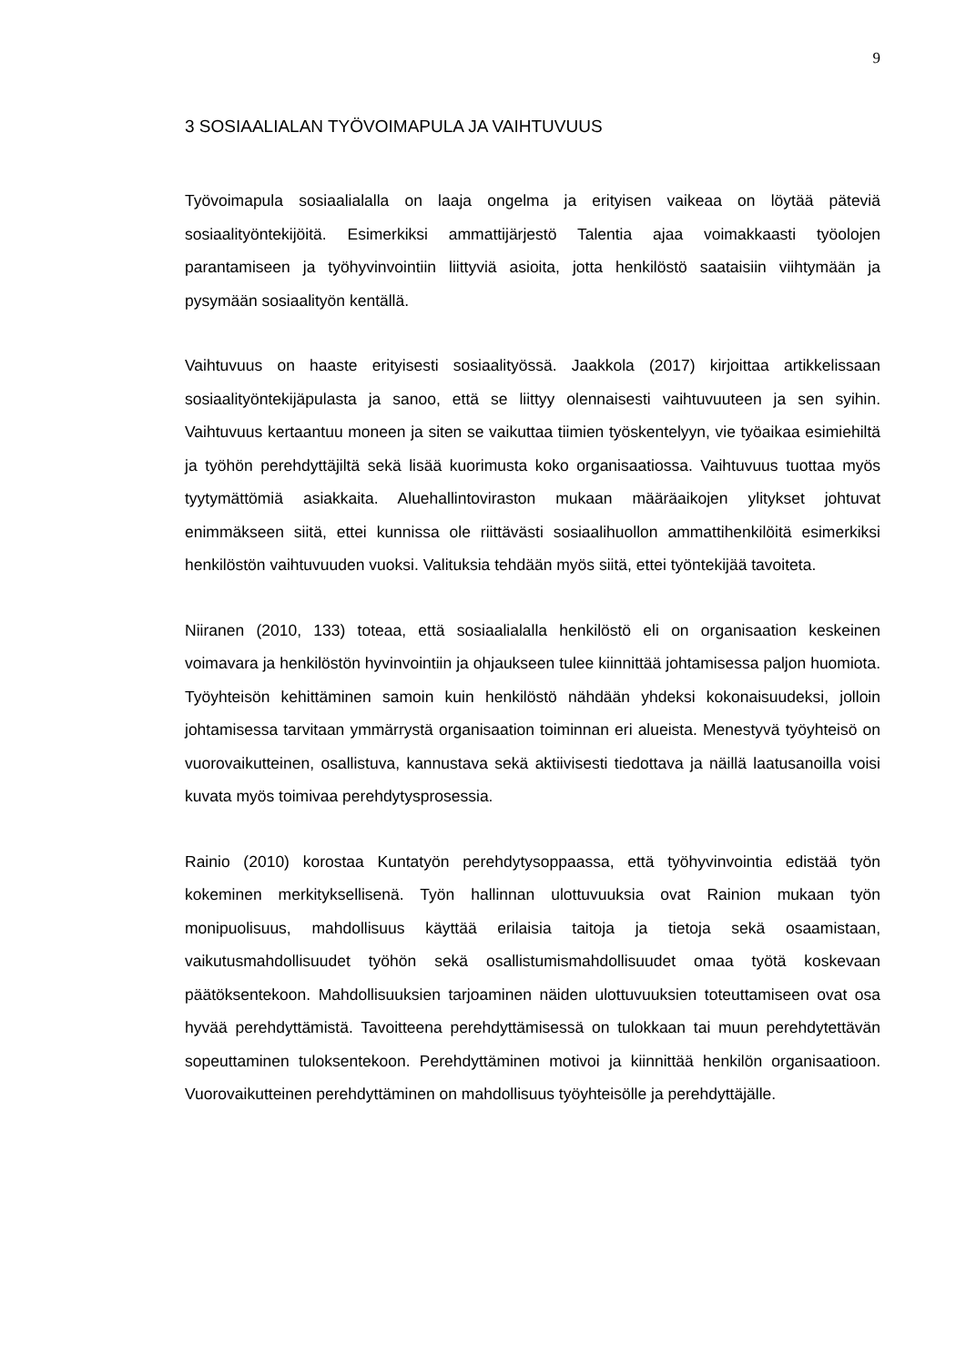9
3 SOSIAALIALAN TYÖVOIMAPULA JA VAIHTUVUUS
Työvoimapula sosiaalialalla on laaja ongelma ja erityisen vaikeaa on löytää pä­teviä sosiaalityöntekijöitä. Esimerkiksi ammattijärjestö Talentia ajaa voimakkaasti työolojen parantamiseen ja työhyvinvointiin liittyviä asioita, jotta henkilöstö saa­taisiin viihtymään ja pysymään sosiaalityön kentällä.
Vaihtuvuus on haaste erityisesti sosiaalityössä. Jaakkola (2017) kirjoittaa artik­kelissaan sosiaalityöntekijäpulasta ja sanoo, että se liittyy olennaisesti vaihtuvuu­teen ja sen syihin. Vaihtuvuus kertaantuu moneen ja siten se vaikuttaa tiimien työskentelyyn, vie työaikaa esimiehiltä ja työhön perehdyttäjiltä sekä lisää kuori­musta koko organisaatiossa. Vaihtuvuus tuottaa myös tyytymättömiä asiakkaita. Aluehallintoviraston mukaan määräaikojen ylitykset johtuvat enimmäkseen siitä, ettei kunnissa ole riittävästi sosiaalihuollon ammattihenkilöitä esimerkiksi henki­löstön vaihtuvuuden vuoksi. Valituksia tehdään myös siitä, ettei työntekijää tavoi­teta.
Niiranen (2010, 133) toteaa, että sosiaalialalla henkilöstö eli on organisaation keskeinen voimavara ja henkilöstön hyvinvointiin ja ohjaukseen tulee kiinnittää johtamisessa paljon huomiota. Työyhteisön kehittäminen samoin kuin henkilöstö nähdään yhdeksi kokonaisuudeksi, jolloin johtamisessa tarvitaan ymmärrystä or­ganisaation toiminnan eri alueista. Menestyvä työyhteisö on vuorovaikutteinen, osallistuva, kannustava sekä aktiivisesti tiedottava ja näillä laatusanoilla voisi ku­vata myös toimivaa perehdytysprosessia.
Rainio (2010) korostaa Kuntatyön perehdytysoppaassa, että työhyvinvointia edis­tää työn kokeminen merkityksellisenä. Työn hallinnan ulottuvuuksia ovat Rainion mukaan työn monipuolisuus, mahdollisuus käyttää erilaisia taitoja ja tietoja sekä osaamistaan, vaikutusmahdollisuudet työhön sekä osallistumismahdollisuudet omaa työtä koskevaan päätöksentekoon. Mahdollisuuksien tarjoaminen näiden ulottuvuuksien toteuttamiseen ovat osa hyvää perehdyttämistä. Tavoitteena pe­rehdyttämisessä on tulokkaan tai muun perehdytettävän sopeuttaminen tulok­sentekoon. Perehdyttäminen motivoi ja kiinnittää henkilön organisaatioon. Vuo­rovaikutteinen perehdyttäminen on mahdollisuus työyhteisölle ja perehdyttäjälle.